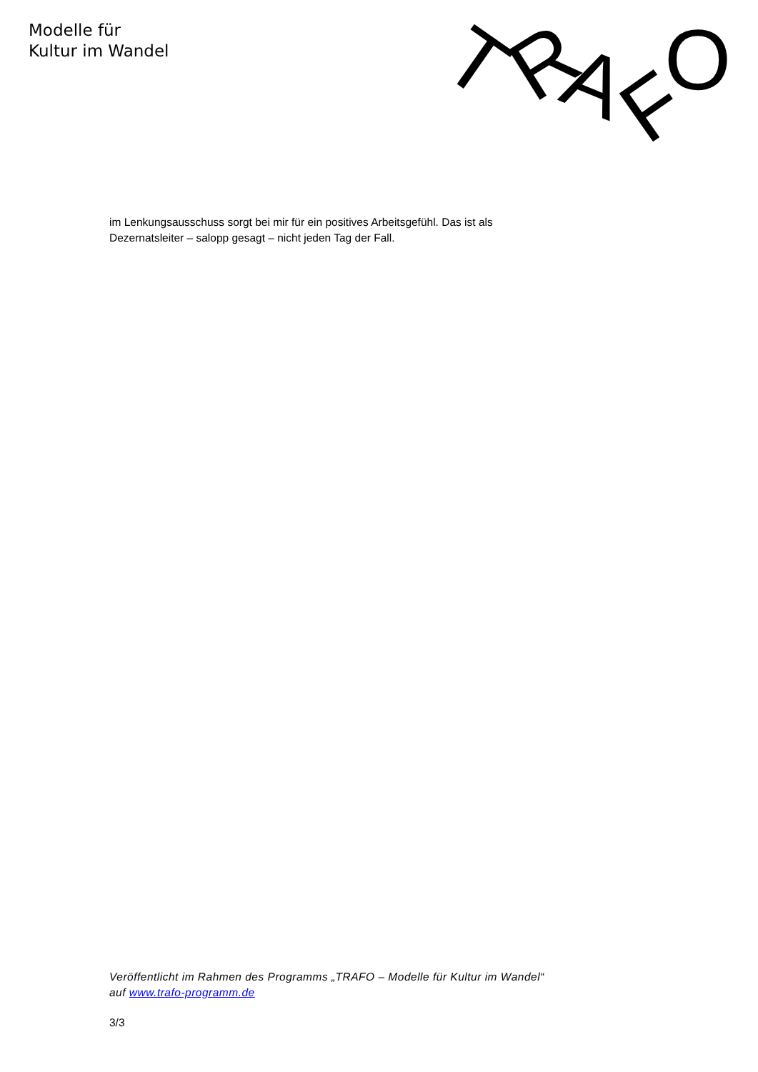Modelle für
Kultur im Wandel
T
R
A
F
O
im Lenkungsausschuss sorgt bei mir für ein positives Arbeitsgefühl. Das ist als Dezernatsleiter – salopp gesagt – nicht jeden Tag der Fall.
Veröffentlicht im Rahmen des Programms „TRAFO – Modelle für Kultur im Wandel“ auf www.trafo-programm.de
3/3